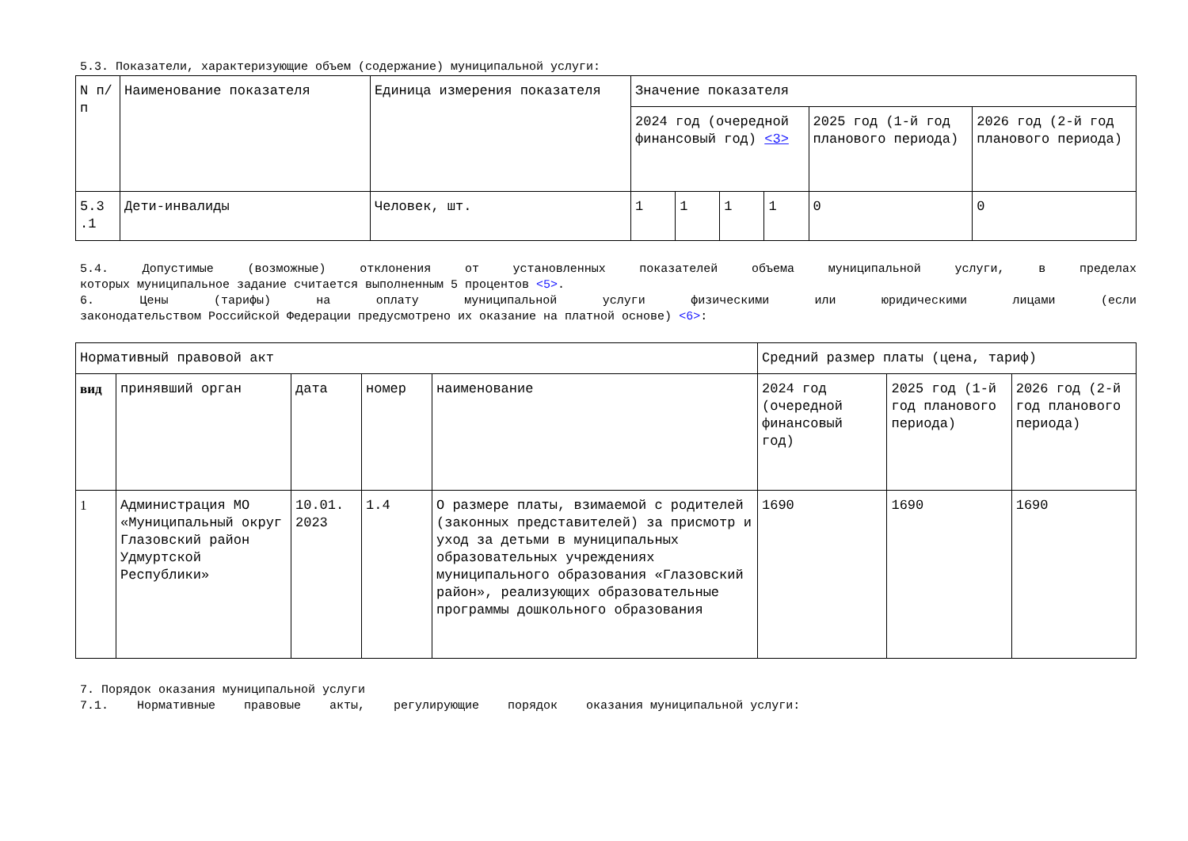5.3. Показатели, характеризующие объем (содержание) муниципальной услуги:
| N п/п | Наименование показателя | Единица измерения показателя | Значение показателя | | | | | |
| --- | --- | --- | --- | --- | --- | --- | --- | --- |
| | | | 2024 год (очередной финансовый год) <3> | | | | 2025 год (1-й год планового периода) | 2026 год (2-й год планового периода) |
| 5.3 .1 | Дети-инвалиды | Человек, шт. | 1 | 1 | 1 | 1 | 0 | 0 |
5.4. Допустимые (возможные) отклонения от установленных показателей объема муниципальной услуги, в пределах
которых муниципальное задание считается выполненным 5 процентов <5>.
6. Цены (тарифы) на оплату муниципальной услуги физическими или юридическими лицами (если
законодательством Российской Федерации предусмотрено их оказание на платной основе) <6>:
| Нормативный правовой акт | | | | | Средний размер платы (цена, тариф) | | |
| --- | --- | --- | --- | --- | --- | --- | --- |
| вид | принявший орган | дата | номер | наименование | 2024 год (очередной финансовый год) | 2025 год (1-й год планового периода) | 2026 год (2-й год планового периода) |
| 1 | Администрация МО «Муниципальный округ Глазовский район Удмуртской Республики» | 10.01. 2023 | 1.4 | О размере платы, взимаемой с родителей (законных представителей) за присмотр и уход за детьми в муниципальных образовательных учреждениях муниципального образования «Глазовский район», реализующих образовательные программы дошкольного образования | 1690 | 1690 | 1690 |
7. Порядок оказания муниципальной услуги
7.1. Нормативные правовые акты, регулирующие порядок оказания муниципальной услуги: